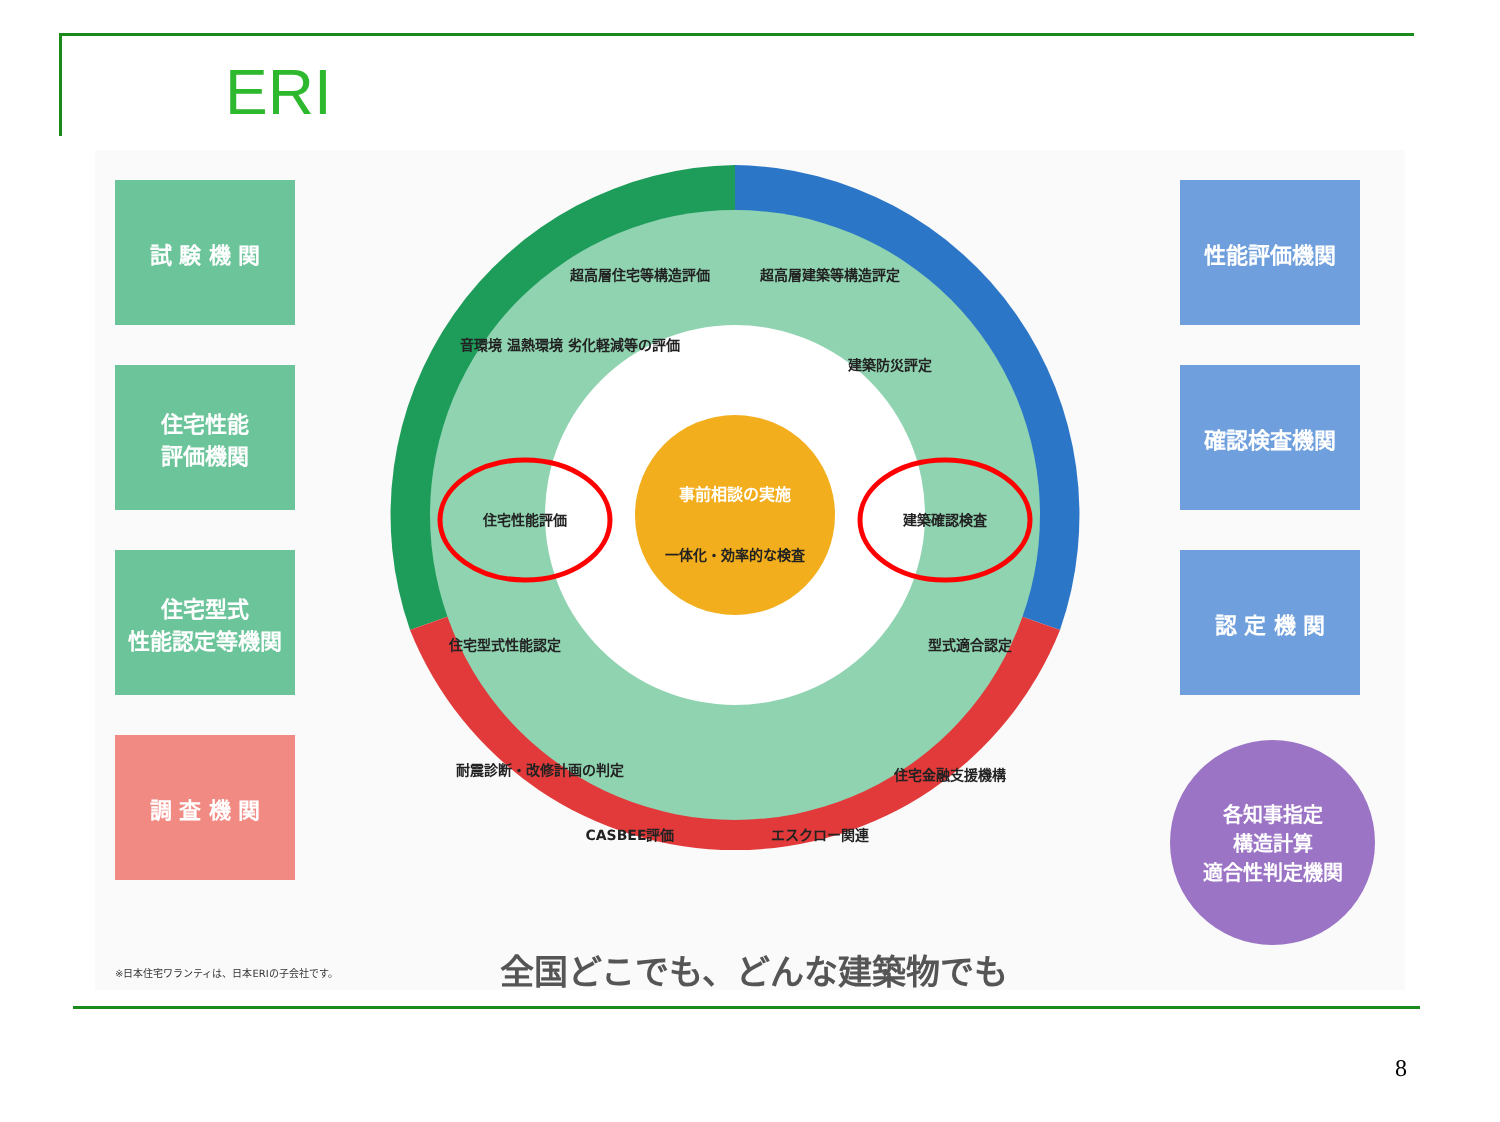ERI
試 験 機 関
住宅性能
評価機関
住宅型式
性能認定等機関
調 査 機 関
性能評価機関
確認検査機関
認 定 機 関
各知事指定
構造計算
適合性判定機関
超高層住宅等構造評価
超高層建築等構造評定
音環境 温熱環境 劣化軽減等の評価
建築防災評定
住宅性能評価
建築確認検査
住宅型式性能認定
型式適合認定
耐震診断・改修計画の判定
CASBEE評価
エスクロー関連
住宅金融支援機構
一体化・効率的な検査
事前相談の実施
※日本住宅ワランティは、日本ERIの子会社です。
全国どこでも、どんな建築物でも
8